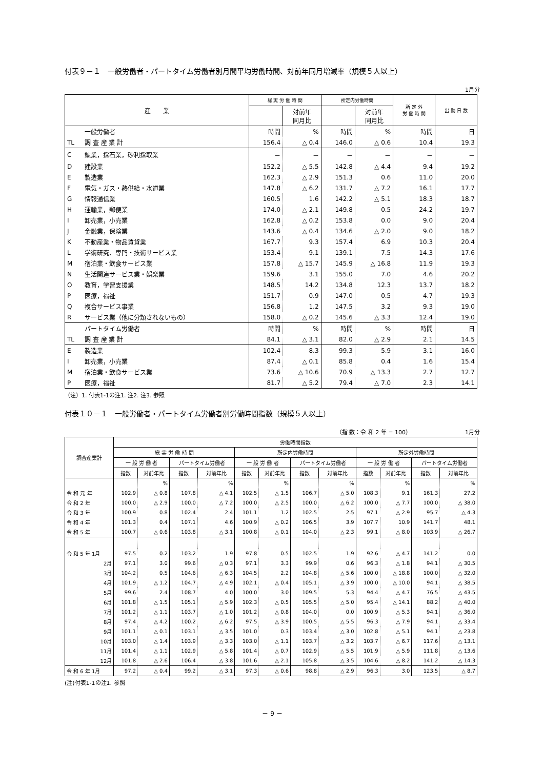付表９－１　一般労働者・パートタイム労働者別月間平均労働時間、対前年同月増減率（規模５人以上）
1月分
| 産 業 | | 総 実 労 働 時 間 | | 所定内労働時間 | | 所 定 外 労 働 時 間 | 出 勤 日 数 |
| --- | --- | --- | --- | --- | --- | --- | --- |
| | | | 対前年 同月比 | | 対前年 同月比 | | |
| | 一般労働者 | 時間 | % | 時間 | % | 時間 | 日 |
| TL | 調 査 産 業 計 | 156.4 | △ 0.4 | 146.0 | △ 0.6 | 10.4 | 19.3 |
| C | 鉱業，採石業，砂利採取業 | － | － | － | － | － | － |
| D | 建設業 | 152.2 | △ 5.5 | 142.8 | △ 4.4 | 9.4 | 19.2 |
| E | 製造業 | 162.3 | △ 2.9 | 151.3 | 0.6 | 11.0 | 20.0 |
| F | 電気・ガス・熱供給・水道業 | 147.8 | △ 6.2 | 131.7 | △ 7.2 | 16.1 | 17.7 |
| G | 情報通信業 | 160.5 | 1.6 | 142.2 | △ 5.1 | 18.3 | 18.7 |
| H | 運輸業，郵便業 | 174.0 | △ 2.1 | 149.8 | 0.5 | 24.2 | 19.7 |
| I | 卸売業，小売業 | 162.8 | △ 0.2 | 153.8 | 0.0 | 9.0 | 20.4 |
| J | 金融業，保険業 | 143.6 | △ 0.4 | 134.6 | △ 2.0 | 9.0 | 18.2 |
| K | 不動産業・物品賃貸業 | 167.7 | 9.3 | 157.4 | 6.9 | 10.3 | 20.4 |
| L | 学術研究、専門・技術サービス業 | 153.4 | 9.1 | 139.1 | 7.5 | 14.3 | 17.6 |
| M | 宿泊業・飲食サービス業 | 157.8 | △ 15.7 | 145.9 | △ 16.8 | 11.9 | 19.3 |
| N | 生活関連サービス業・娯楽業 | 159.6 | 3.1 | 155.0 | 7.0 | 4.6 | 20.2 |
| O | 教育，学習支援業 | 148.5 | 14.2 | 134.8 | 12.3 | 13.7 | 18.2 |
| P | 医療，福祉 | 151.7 | 0.9 | 147.0 | 0.5 | 4.7 | 19.3 |
| Q | 複合サービス事業 | 156.8 | 1.2 | 147.5 | 3.2 | 9.3 | 19.0 |
| R | サービス業（他に分類されないもの） | 158.0 | △ 0.2 | 145.6 | △ 3.3 | 12.4 | 19.0 |
| | パートタイム労働者 | 時間 | % | 時間 | % | 時間 | 日 |
| TL | 調 査 産 業 計 | 84.1 | △ 3.1 | 82.0 | △ 2.9 | 2.1 | 14.5 |
| E | 製造業 | 102.4 | 8.3 | 99.3 | 5.9 | 3.1 | 16.0 |
| I | 卸売業，小売業 | 87.4 | △ 0.1 | 85.8 | 0.4 | 1.6 | 15.4 |
| M | 宿泊業・飲食サービス業 | 73.6 | △ 10.6 | 70.9 | △ 13.3 | 2.7 | 12.7 |
| P | 医療，福祉 | 81.7 | △ 5.2 | 79.4 | △ 7.0 | 2.3 | 14.1 |
（注）1. 付表1-1の注1. 注2. 注3. 参照
付表１０－１　一般労働者・パートタイム労働者別労働時間指数（規模５人以上）
（指 数：令 和 2 年 = 100）　　　　　　　　　　1月分
| 調査産業計 | 労働時間指数 | | | | | | | | | | | |
| --- | --- | --- | --- | --- | --- | --- | --- | --- | --- | --- | --- | --- |
| | 総 実 労 働 時 間 | | | | 所定内労働時間 | | | | 所定外労働時間 | | | |
| | 一 般 労 働 者 | | パートタイム労働者 | | 一 般 労 働 者 | | パートタイム労働者 | | 一 般 労 働 者 | | パートタイム労働者 | |
| | 指数 | 対前年比 | 指数 | 対前年比 | 指数 | 対前年比 | 指数 | 対前年比 | 指数 | 対前年比 | 指数 | 対前年比 |
| | | % | | % | | % | | % | | % | | % |
| 令 和 元 年 | 102.9 | △ 0.8 | 107.8 | △ 4.1 | 102.5 | △ 1.5 | 106.7 | △ 5.0 | 108.3 | 9.1 | 161.3 | 27.2 |
| 令 和 2 年 | 100.0 | △ 2.9 | 100.0 | △ 7.2 | 100.0 | △ 2.5 | 100.0 | △ 6.2 | 100.0 | △ 7.7 | 100.0 | △ 38.0 |
| 令 和 3 年 | 100.9 | 0.8 | 102.4 | 2.4 | 101.1 | 1.2 | 102.5 | 2.5 | 97.1 | △ 2.9 | 95.7 | △ 4.3 |
| 令 和 4 年 | 101.3 | 0.4 | 107.1 | 4.6 | 100.9 | △ 0.2 | 106.5 | 3.9 | 107.7 | 10.9 | 141.7 | 48.1 |
| 令 和 5 年 | 100.7 | △ 0.6 | 103.8 | △ 3.1 | 100.8 | △ 0.1 | 104.0 | △ 2.3 | 99.1 | △ 8.0 | 103.9 | △ 26.7 |
| 令 和 5 年 1月 | 97.5 | 0.2 | 103.2 | 1.9 | 97.8 | 0.5 | 102.5 | 1.9 | 92.6 | △ 4.7 | 141.2 | 0.0 |
| 2月 | 97.1 | 3.0 | 99.6 | △ 0.3 | 97.1 | 3.3 | 99.9 | 0.6 | 96.3 | △ 1.8 | 94.1 | △ 30.5 |
| 3月 | 104.2 | 0.5 | 104.6 | △ 6.3 | 104.5 | 2.2 | 104.8 | △ 5.6 | 100.0 | △ 18.8 | 100.0 | △ 32.0 |
| 4月 | 101.9 | △ 1.2 | 104.7 | △ 4.9 | 102.1 | △ 0.4 | 105.1 | △ 3.9 | 100.0 | △ 10.0 | 94.1 | △ 38.5 |
| 5月 | 99.6 | 2.4 | 108.7 | 4.0 | 100.0 | 3.0 | 109.5 | 5.3 | 94.4 | △ 4.7 | 76.5 | △ 43.5 |
| 6月 | 101.8 | △ 1.5 | 105.1 | △ 5.9 | 102.3 | △ 0.5 | 105.5 | △ 5.0 | 95.4 | △ 14.1 | 88.2 | △ 40.0 |
| 7月 | 101.2 | △ 1.1 | 103.7 | △ 1.0 | 101.2 | △ 0.8 | 104.0 | 0.0 | 100.9 | △ 5.3 | 94.1 | △ 36.0 |
| 8月 | 97.4 | △ 4.2 | 100.2 | △ 6.2 | 97.5 | △ 3.9 | 100.5 | △ 5.5 | 96.3 | △ 7.9 | 94.1 | △ 33.4 |
| 9月 | 101.1 | △ 0.1 | 103.1 | △ 3.5 | 101.0 | 0.3 | 103.4 | △ 3.0 | 102.8 | △ 5.1 | 94.1 | △ 23.8 |
| 10月 | 103.0 | △ 1.4 | 103.9 | △ 3.3 | 103.0 | △ 1.1 | 103.7 | △ 3.2 | 103.7 | △ 6.7 | 117.6 | △ 13.1 |
| 11月 | 101.4 | △ 1.1 | 102.9 | △ 5.8 | 101.4 | △ 0.7 | 102.9 | △ 5.5 | 101.9 | △ 5.9 | 111.8 | △ 13.6 |
| 12月 | 101.8 | △ 2.6 | 106.4 | △ 3.8 | 101.6 | △ 2.1 | 105.8 | △ 3.5 | 104.6 | △ 8.2 | 141.2 | △ 14.3 |
| 令 和 6 年 1月 | 97.2 | △ 0.4 | 99.2 | △ 3.1 | 97.3 | △ 0.6 | 98.8 | △ 2.9 | 96.3 | 3.0 | 123.5 | △ 8.7 |
(注)付表1-1の注1. 参照
－ 9 －